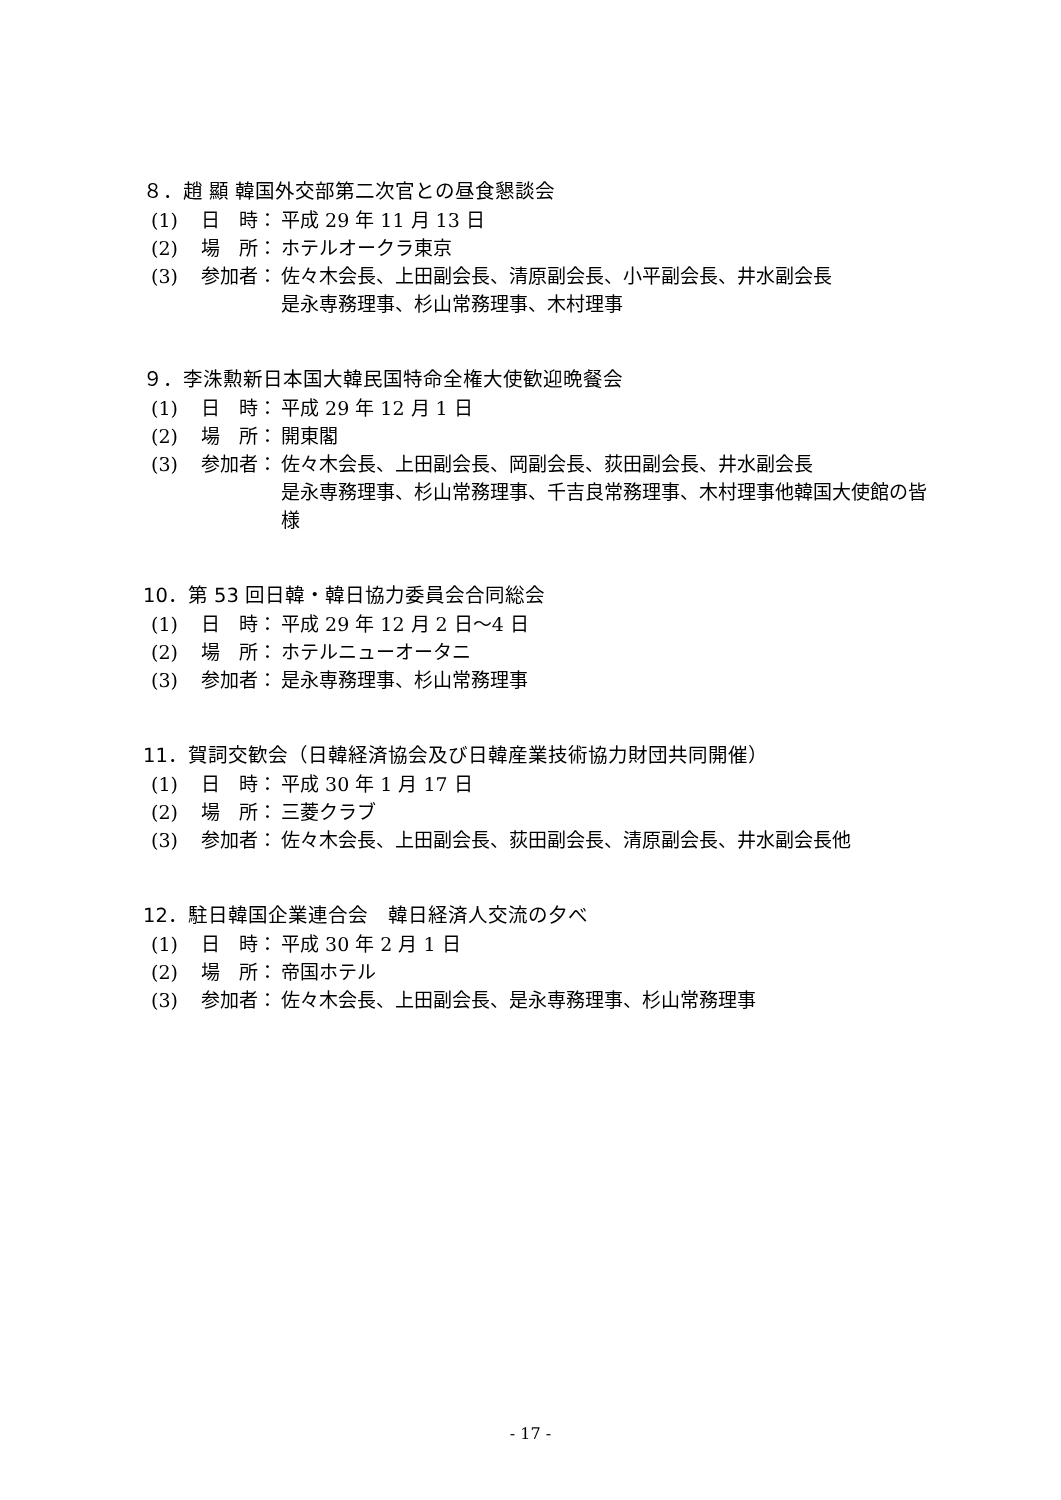８．趙 顯 韓国外交部第二次官との昼食懇談会
(1) 日　時： 平成 29 年 11 月 13 日
(2) 場　所： ホテルオークラ東京
(3) 参加者： 佐々木会長、上田副会長、清原副会長、小平副会長、井水副会長
是永専務理事、杉山常務理事、木村理事
９．李洙勲新日本国大韓民国特命全権大使歓迎晩餐会
(1) 日　時： 平成 29 年 12 月 1 日
(2) 場　所： 開東閣
(3) 参加者： 佐々木会長、上田副会長、岡副会長、荻田副会長、井水副会長
是永専務理事、杉山常務理事、千吉良常務理事、木村理事他韓国大使館の皆様
10．第 53 回日韓・韓日協力委員会合同総会
(1) 日　時： 平成 29 年 12 月 2 日～4 日
(2) 場　所： ホテルニューオータニ
(3) 参加者： 是永専務理事、杉山常務理事
11．賀詞交歓会（日韓経済協会及び日韓産業技術協力財団共同開催）
(1) 日　時： 平成 30 年 1 月 17 日
(2) 場　所： 三菱クラブ
(3) 参加者： 佐々木会長、上田副会長、荻田副会長、清原副会長、井水副会長他
12．駐日韓国企業連合会　韓日経済人交流の夕べ
(1) 日　時： 平成 30 年 2 月 1 日
(2) 場　所： 帝国ホテル
(3) 参加者： 佐々木会長、上田副会長、是永専務理事、杉山常務理事
- 17 -